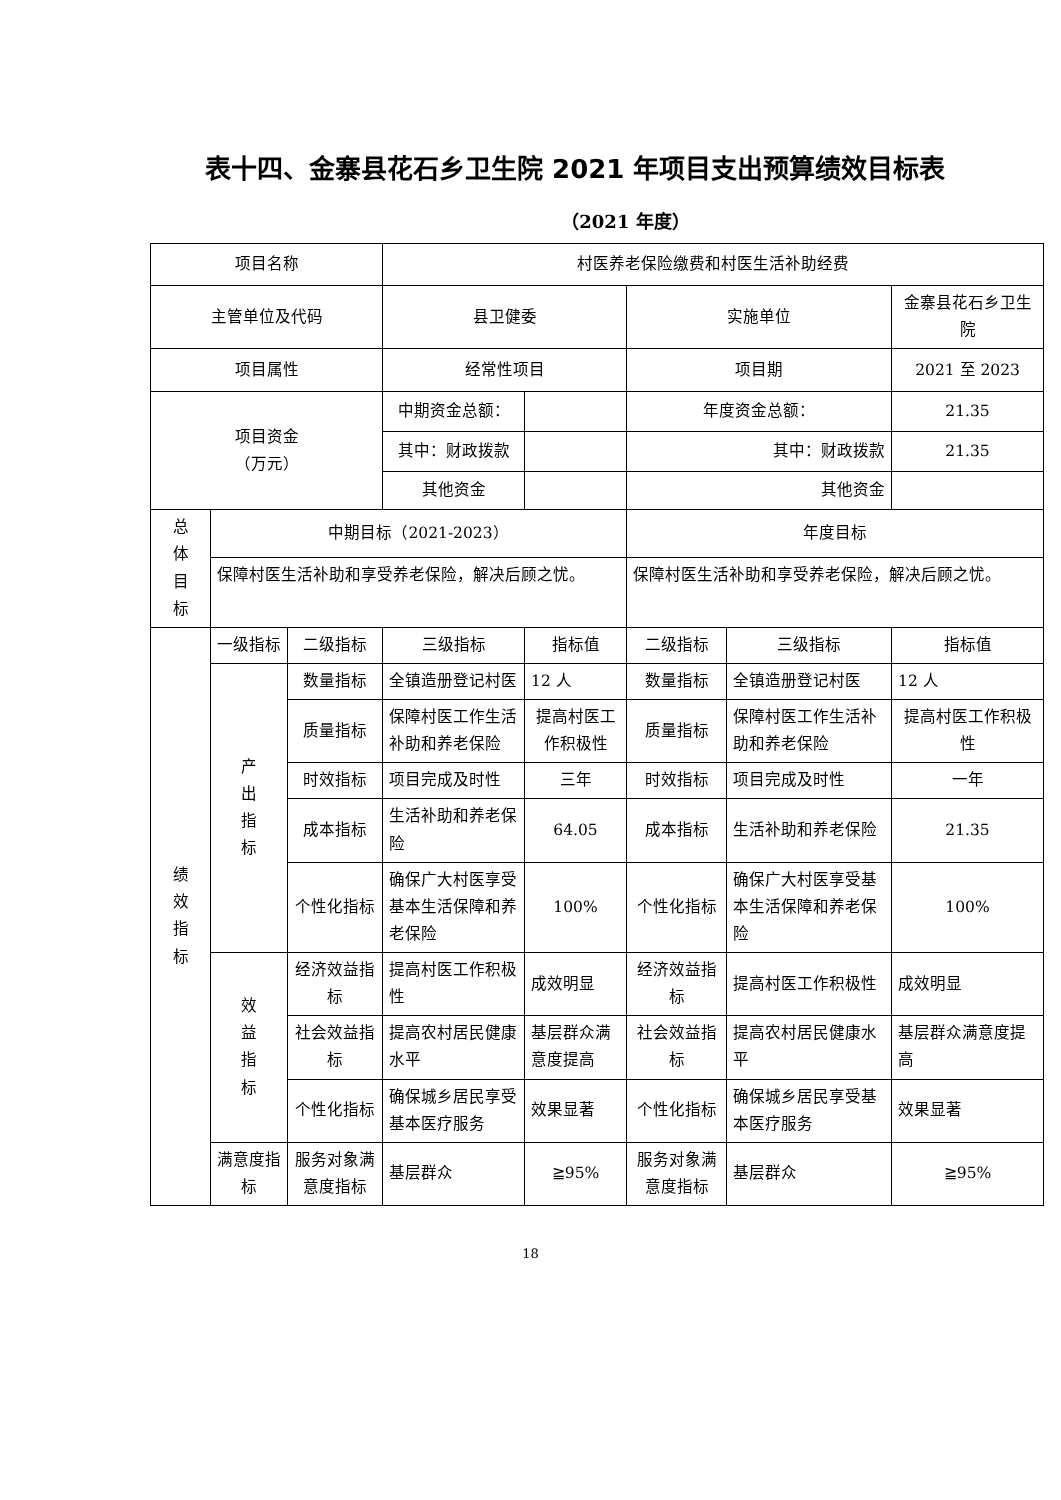表十四、金寨县花石乡卫生院 2021 年项目支出预算绩效目标表
（2021 年度）
| 项目名称 | | | 村医养老保险缴费和村医生活补助经费 | | | | |
| 主管单位及代码 | | | 县卫健委 | | 实施单位 | | 金寨县花石乡卫生院 |
| 项目属性 | | | 经常性项目 | | 项目期 | | 2021 至 2023 |
| 项目资金 （万元） | | | 中期资金总额： | | 年度资金总额： | | 21.35 |
| | | | 其中：财政拨款 | | 其中：财政拨款 | | 21.35 |
| | | | 其他资金 | | 其他资金 | | |
| 总 体 目 标 | 中期目标（2021-2023） | | | | 年度目标 | | |
| | 保障村医生活补助和享受养老保险，解决后顾之忧。 | | | | 保障村医生活补助和享受养老保险，解决后顾之忧。 | | |
| 绩 效 指 标 | 一级指标 | 二级指标 | 三级指标 | 指标值 | 二级指标 | 三级指标 | 指标值 |
| | 产 出 指 标 | 数量指标 | 全镇造册登记村医 | 12 人 | 数量指标 | 全镇造册登记村医 | 12 人 |
| | | 质量指标 | 保障村医工作生活补助和养老保险 | 提高村医工作积极性 | 质量指标 | 保障村医工作生活补助和养老保险 | 提高村医工作积极性 |
| | | 时效指标 | 项目完成及时性 | 三年 | 时效指标 | 项目完成及时性 | 一年 |
| | | 成本指标 | 生活补助和养老保险 | 64.05 | 成本指标 | 生活补助和养老保险 | 21.35 |
| | | 个性化指标 | 确保广大村医享受基本生活保障和养老保险 | 100% | 个性化指标 | 确保广大村医享受基本生活保障和养老保险 | 100% |
| | 效 益 指 标 | 经济效益指标 | 提高村医工作积极性 | 成效明显 | 经济效益指标 | 提高村医工作积极性 | 成效明显 |
| | | 社会效益指标 | 提高农村居民健康水平 | 基层群众满意度提高 | 社会效益指标 | 提高农村居民健康水平 | 基层群众满意度提高 |
| | | 个性化指标 | 确保城乡居民享受基本医疗服务 | 效果显著 | 个性化指标 | 确保城乡居民享受基本医疗服务 | 效果显著 |
| | 满意度指标 | 服务对象满意度指标 | 基层群众 | ≧95% | 服务对象满意度指标 | 基层群众 | ≧95% |
18